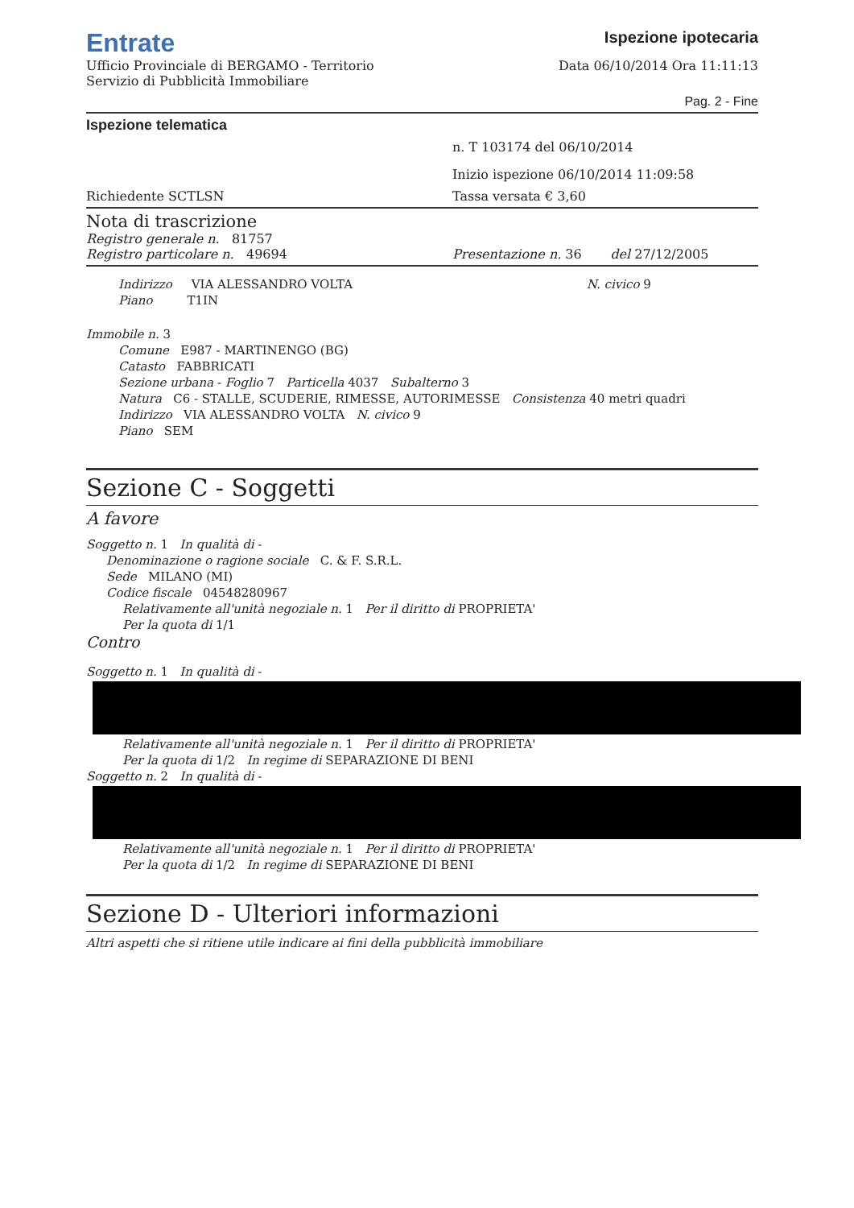Entrate
Ufficio Provinciale di BERGAMO - Territorio
Servizio di Pubblicità Immobiliare
Ispezione ipotecaria
Data 06/10/2014 Ora 11:11:13
Pag. 2 - Fine
Ispezione telematica
n. T 103174 del 06/10/2014
Inizio ispezione 06/10/2014 11:09:58
Richiedente SCTLSN Tassa versata € 3,60
Nota di trascrizione
Registro generale n. 81757
Registro particolare n. 49694 Presentazione n. 36 del 27/12/2005
Indirizzo VIA ALESSANDRO VOLTA N. civico 9
Piano T1IN
Immobile n. 3
Comune E987 - MARTINENGO (BG)
Catasto FABBRICATI
Sezione urbana - Foglio 7 Particella 4037 Subalterno 3
Natura C6 - STALLE, SCUDERIE, RIMESSE, AUTORIMESSE Consistenza 40 metri quadri
Indirizzo VIA ALESSANDRO VOLTA N. civico 9
Piano SEM
Sezione C - Soggetti
A favore
Soggetto n. 1 In qualità di -
Denominazione o ragione sociale C. & F. S.R.L.
Sede MILANO (MI)
Codice fiscale 04548280967
Relativamente all'unità negoziale n. 1 Per il diritto di PROPRIETA'
Per la quota di 1/1
Contro
Soggetto n. 1 In qualità di -
Relativamente all'unità negoziale n. 1 Per il diritto di PROPRIETA'
Per la quota di 1/2 In regime di SEPARAZIONE DI BENI
Soggetto n. 2 In qualità di -
Relativamente all'unità negoziale n. 1 Per il diritto di PROPRIETA'
Per la quota di 1/2 In regime di SEPARAZIONE DI BENI
Sezione D - Ulteriori informazioni
Altri aspetti che si ritiene utile indicare ai fini della pubblicità immobiliare